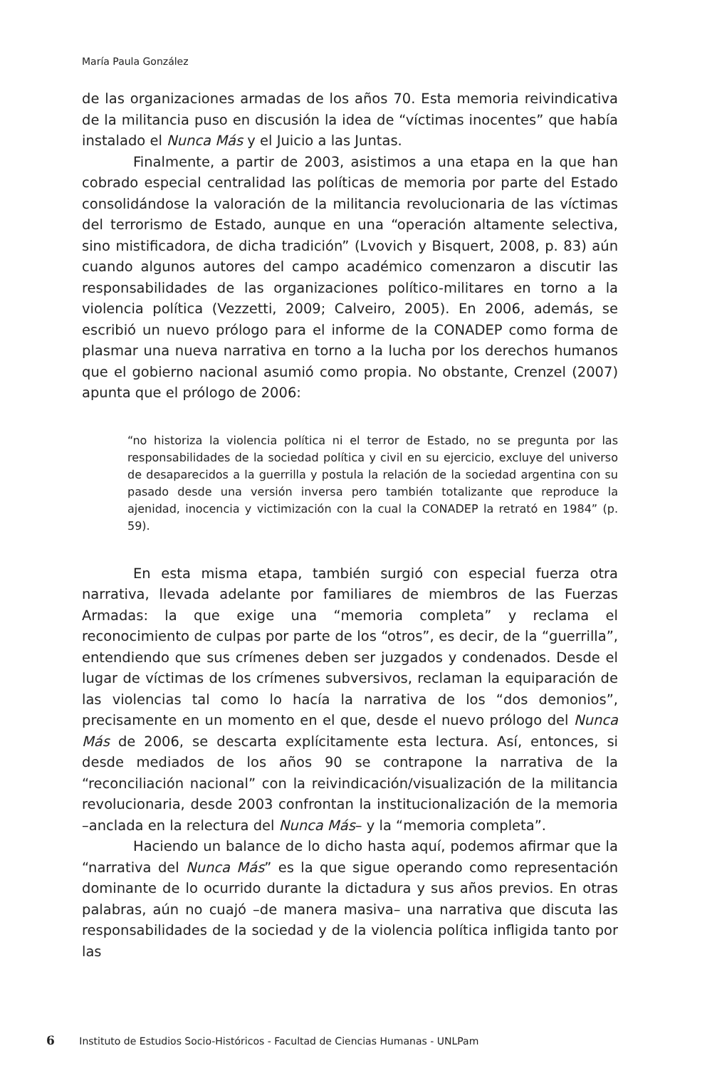María Paula González
de las organizaciones armadas de los años 70. Esta memoria reivindicativa de la militancia puso en discusión la idea de “víctimas inocentes” que había instalado el Nunca Más y el Juicio a las Juntas.
Finalmente, a partir de 2003, asistimos a una etapa en la que han cobrado especial centralidad las políticas de memoria por parte del Estado consolidándose la valoración de la militancia revolucionaria de las víctimas del terrorismo de Estado, aunque en una “operación altamente selectiva, sino mistificadora, de dicha tradición” (Lvovich y Bisquert, 2008, p. 83) aún cuando algunos autores del campo académico comenzaron a discutir las responsabilidades de las organizaciones político-militares en torno a la violencia política (Vezzetti, 2009; Calveiro, 2005). En 2006, además, se escribió un nuevo prólogo para el informe de la CONADEP como forma de plasmar una nueva narrativa en torno a la lucha por los derechos humanos que el gobierno nacional asumió como propia. No obstante, Crenzel (2007) apunta que el prólogo de 2006:
“no historiza la violencia política ni el terror de Estado, no se pregunta por las responsabilidades de la sociedad política y civil en su ejercicio, excluye del universo de desaparecidos a la guerrilla y postula la relación de la sociedad argentina con su pasado desde una versión inversa pero también totalizante que reproduce la ajenidad, inocencia y victimización con la cual la CONADEP la retrató en 1984” (p. 59).
En esta misma etapa, también surgió con especial fuerza otra narrativa, llevada adelante por familiares de miembros de las Fuerzas Armadas: la que exige una “memoria completa” y reclama el reconocimiento de culpas por parte de los “otros”, es decir, de la “guerrilla”, entendiendo que sus crímenes deben ser juzgados y condenados. Desde el lugar de víctimas de los crímenes subversivos, reclaman la equiparación de las violencias tal como lo hacía la narrativa de los “dos demonios”, precisamente en un momento en el que, desde el nuevo prólogo del Nunca Más de 2006, se descarta explícitamente esta lectura. Así, entonces, si desde mediados de los años 90 se contrapone la narrativa de la “reconciliación nacional” con la reivindicación/visualización de la militancia revolucionaria, desde 2003 confrontan la institucionalización de la memoria –anclada en la relectura del Nunca Más– y la “memoria completa”.
Haciendo un balance de lo dicho hasta aquí, podemos afirmar que la “narrativa del Nunca Más” es la que sigue operando como representación dominante de lo ocurrido durante la dictadura y sus años previos. En otras palabras, aún no cuajó –de manera masiva– una narrativa que discuta las responsabilidades de la sociedad y de la violencia política infligida tanto por las
6 Instituto de Estudios Socio-Históricos - Facultad de Ciencias Humanas - UNLPam